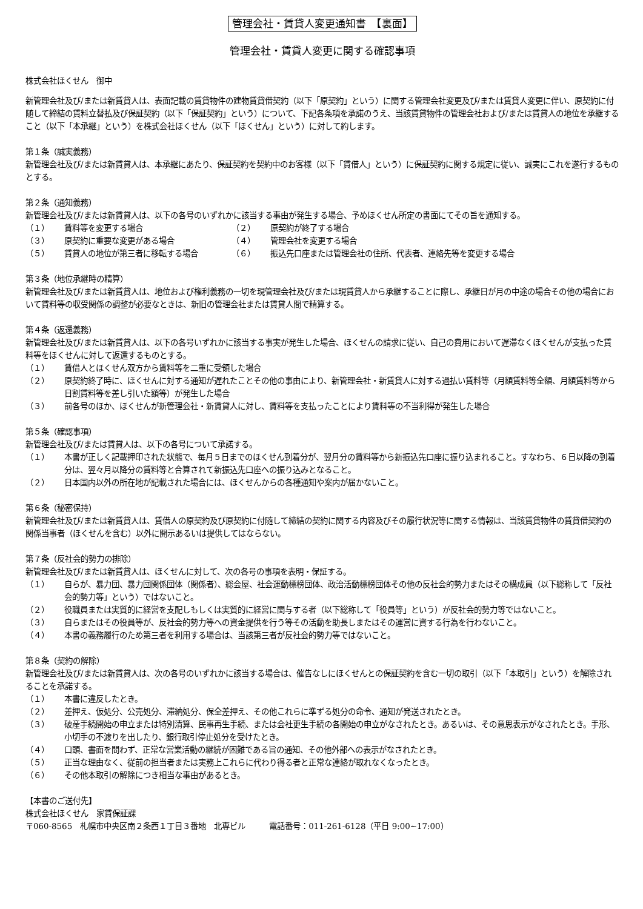管理会社・賃貸人変更通知書　【裏面】
管理会社・賃貸人変更に関する確認事項
株式会社ほくせん　御中
新管理会社及び/または新賃貸人は、表面記載の賃貸物件の建物賃貸借契約（以下「原契約」という）に関する管理会社変更及び/または賃貸人変更に伴い、原契約に付随して締結の賃料立替払及び保証契約（以下「保証契約」という）について、下記各条項を承諾のうえ、当該賃貸物件の管理会社および/または賃貸人の地位を承継すること（以下「本承継」という）を株式会社ほくせん（以下「ほくせん」という）に対して約します。
第１条（誠実義務）
新管理会社及び/または新賃貸人は、本承継にあたり、保証契約を契約中のお客様（以下「賃借人」という）に保証契約に関する規定に従い、誠実にこれを遂行するものとする。
第２条（通知義務）
新管理会社及び/または新賃貸人は、以下の各号のいずれかに該当する事由が発生する場合、予めほくせん所定の書面にてその旨を通知する。
（１） 賃料等を変更する場合
（２） 原契約が終了する場合
（３） 原契約に重要な変更がある場合
（４） 管理会社を変更する場合
（５） 賃貸人の地位が第三者に移転する場合
（６） 振込先口座または管理会社の住所、代表者、連絡先等を変更する場合
第３条（地位承継時の精算）
新管理会社及び/または新賃貸人は、地位および権利義務の一切を現管理会社及び/または現賃貸人から承継することに際し、承継日が月の中途の場合その他の場合において賃料等の収受関係の調整が必要なときは、新旧の管理会社または賃貸人間で精算する。
第４条（返還義務）
新管理会社及び/または新賃貸人は、以下の各号いずれかに該当する事実が発生した場合、ほくせんの請求に従い、自己の費用において遅滞なくほくせんが支払った賃料等をほくせんに対して返還するものとする。
（１） 賃借人とほくせん双方から賃料等を二重に受領した場合
（２） 原契約終了時に、ほくせんに対する通知が遅れたことその他の事由により、新管理会社・新賃貸人に対する過払い賃料等（月額賃料等全額、月額賃料等から日割賃料等を差し引いた額等）が発生した場合
（３） 前各号のほか、ほくせんが新管理会社・新賃貸人に対し、賃料等を支払ったことにより賃料等の不当利得が発生した場合
第５条（確認事項）
新管理会社及び/または賃貸人は、以下の各号について承諾する。
（１） 本書が正しく記載押印された状態で、毎月５日までのほくせん到着分が、翌月分の賃料等から新振込先口座に振り込まれること。すなわち、６日以降の到着分は、翌々月以降分の賃料等と合算されて新振込先口座への振り込みとなること。
（２） 日本国内以外の所在地が記載された場合には、ほくせんからの各種通知や案内が届かないこと。
第６条（秘密保持）
新管理会社及び/または新賃貸人は、賃借人の原契約及び原契約に付随して締結の契約に関する内容及びその履行状況等に関する情報は、当該賃貸物件の賃貸借契約の関係当事者（ほくせんを含む）以外に開示あるいは提供してはならない。
第７条（反社会的勢力の排除）
新管理会社及び/または新賃貸人は、ほくせんに対して、次の各号の事項を表明・保証する。
（１） 自らが、暴力団、暴力団関係団体（関係者）、総会屋、社会運動標榜団体、政治活動標榜団体その他の反社会的勢力またはその構成員（以下総称して「反社会的勢力等」という）ではないこと。
（２） 役職員または実質的に経営を支配しもしくは実質的に経営に関与する者（以下総称して「役員等」という）が反社会的勢力等ではないこと。
（３） 自らまたはその役員等が、反社会的勢力等への資金提供を行う等その活動を助長しまたはその運営に資する行為を行わないこと。
（４） 本書の義務履行のため第三者を利用する場合は、当該第三者が反社会的勢力等ではないこと。
第８条（契約の解除）
新管理会社及び/または新賃貸人は、次の各号のいずれかに該当する場合は、催告なしにほくせんとの保証契約を含む一切の取引（以下「本取引」という）を解除されることを承諾する。
（１） 本書に違反したとき。
（２） 差押え、仮処分、公売処分、滞納処分、保全差押え、その他これらに準ずる処分の命令、通知が発送されたとき。
（３） 破産手続開始の申立または特別清算、民事再生手続、または会社更生手続の各開始の申立がなされたとき。あるいは、その意思表示がなされたとき。手形、小切手の不渡りを出したり、銀行取引停止処分を受けたとき。
（４） 口頭、書面を問わず、正常な営業活動の継続が困難である旨の通知、その他外部への表示がなされたとき。
（５） 正当な理由なく、従前の担当者または実務上これらに代わり得る者と正常な連絡が取れなくなったとき。
（６） その他本取引の解除につき相当な事由があるとき。
【本書のご送付先】
株式会社ほくせん　家賃保証課
〒060-8565　札幌市中央区南２条西１丁目３番地　北専ビル　　　電話番号：011-261-6128（平日 9:00~17:00）